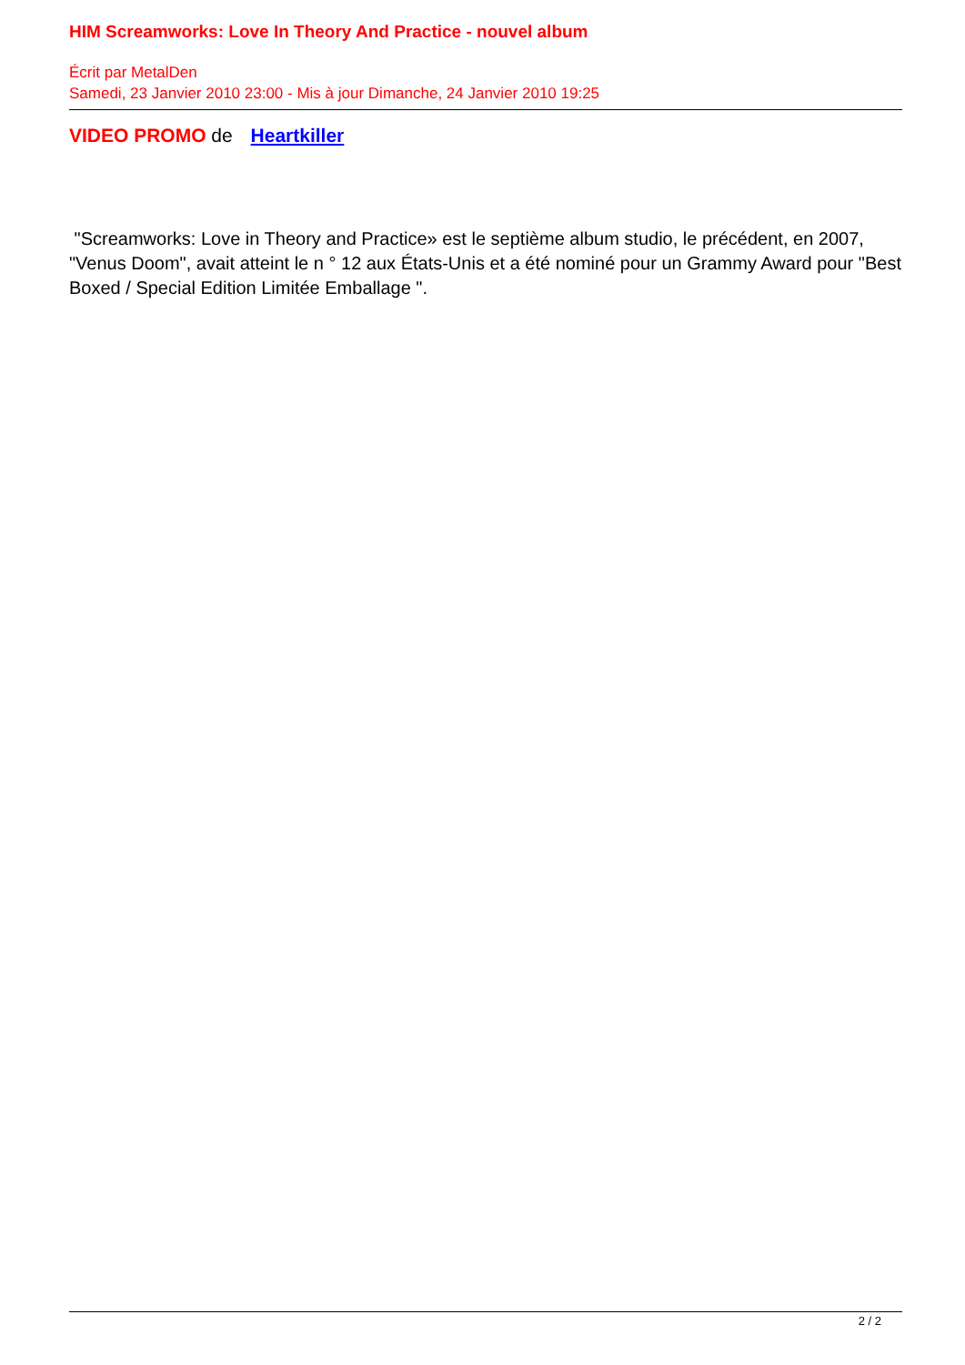HIM Screamworks: Love In Theory And Practice - nouvel album
Écrit par MetalDen
Samedi, 23 Janvier 2010 23:00 - Mis à jour Dimanche, 24 Janvier 2010 19:25
VIDEO PROMO de Heartkiller
"Screamworks: Love in Theory and Practice» est le septième album studio, le précédent, en 2007, "Venus Doom", avait atteint le n ° 12 aux États-Unis et a été nominé pour un Grammy Award pour "Best Boxed / Special Edition Limitée Emballage ".
2 / 2